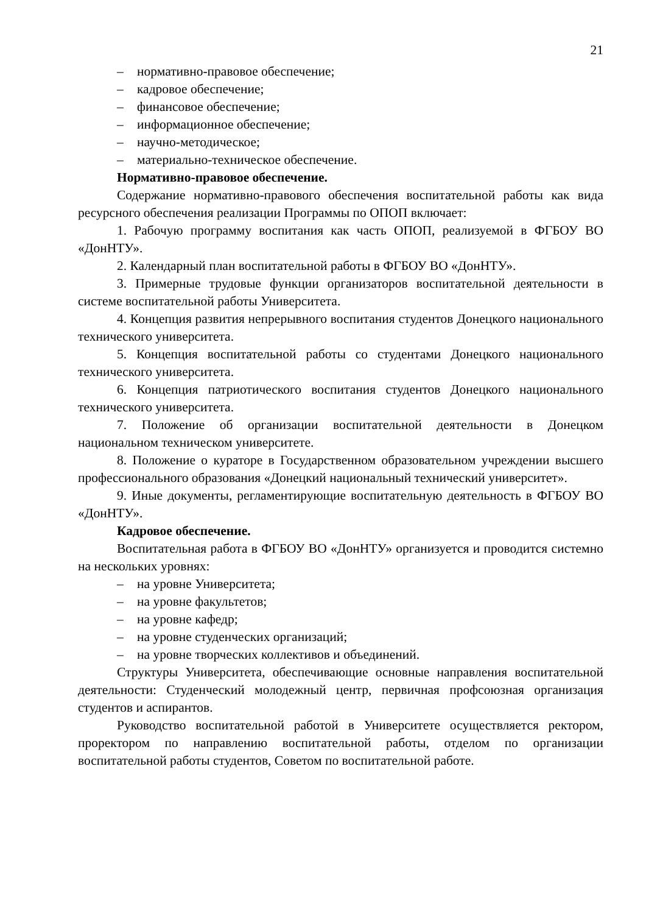21
– нормативно-правовое обеспечение;
– кадровое обеспечение;
– финансовое обеспечение;
– информационное обеспечение;
– научно-методическое;
– материально-техническое обеспечение.
Нормативно-правовое обеспечение.
Содержание нормативно-правового обеспечения воспитательной работы как вида ресурсного обеспечения реализации Программы по ОПОП включает:
1. Рабочую программу воспитания как часть ОПОП, реализуемой в ФГБОУ ВО «ДонНТУ».
2. Календарный план воспитательной работы в ФГБОУ ВО «ДонНТУ».
3. Примерные трудовые функции организаторов воспитательной деятельности в системе воспитательной работы Университета.
4. Концепция развития непрерывного воспитания студентов Донецкого национального технического университета.
5. Концепция воспитательной работы со студентами Донецкого национального технического университета.
6. Концепция патриотического воспитания студентов Донецкого национального технического университета.
7. Положение об организации воспитательной деятельности в Донецком национальном техническом университете.
8. Положение о кураторе в Государственном образовательном учреждении высшего профессионального образования «Донецкий национальный технический университет».
9. Иные документы, регламентирующие воспитательную деятельность в ФГБОУ ВО «ДонНТУ».
Кадровое обеспечение.
Воспитательная работа в ФГБОУ ВО «ДонНТУ» организуется и проводится системно на нескольких уровнях:
– на уровне Университета;
– на уровне факультетов;
– на уровне кафедр;
– на уровне студенческих организаций;
– на уровне творческих коллективов и объединений.
Структуры Университета, обеспечивающие основные направления воспитательной деятельности: Студенческий молодежный центр, первичная профсоюзная организация студентов и аспирантов.
Руководство воспитательной работой в Университете осуществляется ректором, проректором по направлению воспитательной работы, отделом по организации воспитательной работы студентов, Советом по воспитательной работе.